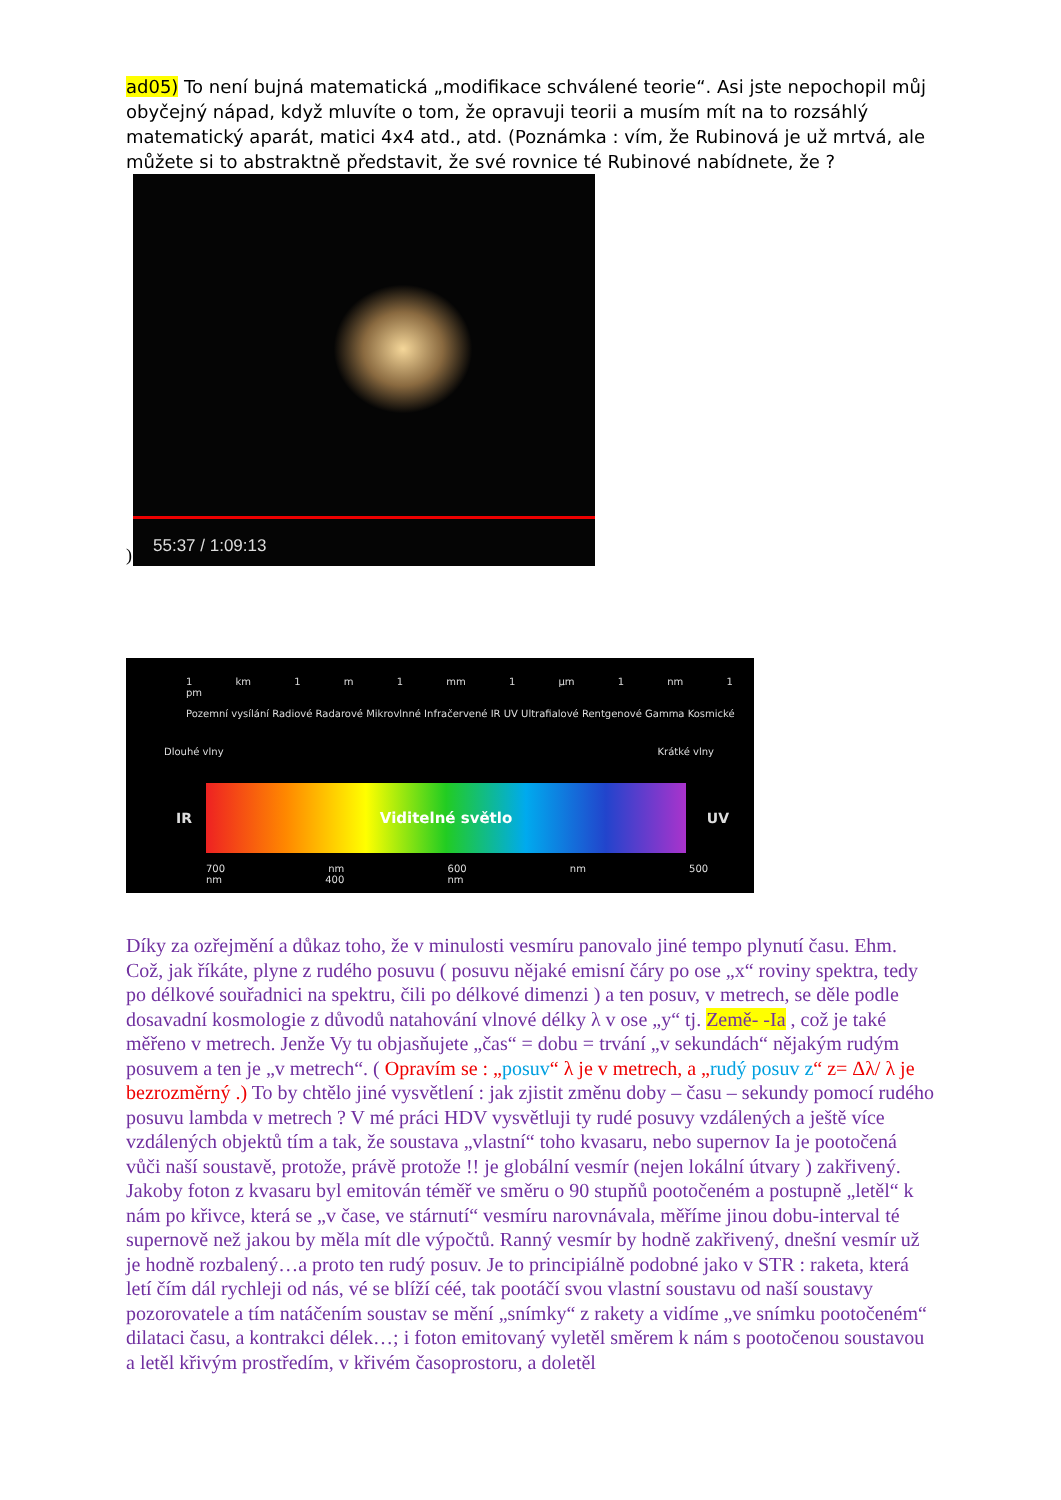ad05) To není bujná matematická „modifikace schválené teorie“. Asi jste nepochopil můj obyčejný nápad, když mluvíte o tom, že opravuji teorii a musím mít na to rozsáhlý matematický aparát, matici 4x4 atd., atd. (Poznámka : vím, že Rubinová je už mrtvá, ale můžete si to abstraktně představit, že své rovnice té Rubinové nabídnete, že ?
)
55:37 / 1:09:13
1 km 1 m 1 mm 1 µm 1 nm 1 pm
Pozemní vysílání Radiové Radarové Mikrovlnné Infračervené IR UV Ultrafialové Rentgenové Gamma Kosmické
Dlouhé vlny Krátké vlny
IR
Viditelné světlo
UV
700 nm 600 nm 500 nm 400 nm
Díky za ozřejmění a důkaz toho, že v minulosti vesmíru panovalo jiné tempo plynutí času. Ehm. Což, jak říkáte, plyne z rudého posuvu ( posuvu nějaké emisní čáry po ose „x“ roviny spektra, tedy po délkové souřadnici na spektru, čili po délkové dimenzi ) a ten posuv, v metrech, se děle podle dosavadní kosmologie z důvodů natahování vlnové délky λ v ose „y“ tj. Země- -Ia , což je také měřeno v metrech. Jenže Vy tu objasňujete „čas“ = dobu = trvání „v sekundách“ nějakým rudým posuvem a ten je „v metrech“. ( Opravím se : „posuv“ λ je v metrech, a „rudý posuv z“ z= Δλ/ λ je bezrozměrný .) To by chtělo jiné vysvětlení : jak zjistit změnu doby – času – sekundy pomocí rudého posuvu lambda v metrech ? V mé práci HDV vysvětluji ty rudé posuvy vzdálených a ještě více vzdálených objektů tím a tak, že soustava „vlastní“ toho kvasaru, nebo supernov Ia je pootočená vůči naší soustavě, protože, právě protože !! je globální vesmír (nejen lokální útvary ) zakřivený. Jakoby foton z kvasaru byl emitován téměř ve směru o 90 stupňů pootočeném a postupně „letěl“ k nám po křivce, která se „v čase, ve stárnutí“ vesmíru narovnávala, měříme jinou dobu-interval té supernově než jakou by měla mít dle výpočtů. Ranný vesmír by hodně zakřivený, dnešní vesmír už je hodně rozbalený…a proto ten rudý posuv. Je to principiálně podobné jako v STR : raketa, která letí čím dál rychleji od nás, vé se blíží céé, tak pootáčí svou vlastní soustavu od naší soustavy pozorovatele a tím natáčením soustav se mění „snímky“ z rakety a vidíme „ve snímku pootočeném“ dilataci času, a kontrakci délek…; i foton emitovaný vyletěl směrem k nám s pootočenou soustavou a letěl křivým prostředím, v křivém časoprostoru, a doletěl